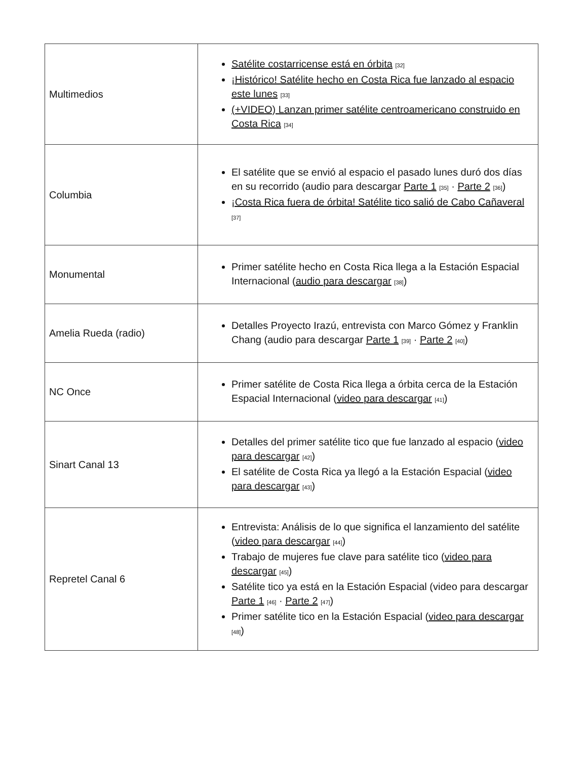| Multimedios | Satélite costarricense está en órbita [32] ¡Histórico! Satélite hecho en Costa Rica fue lanzado al espacio este lunes [33] (+VIDEO) Lanzan primer satélite centroamericano construido en Costa Rica [34] |
| Columbia | El satélite que se envió al espacio el pasado lunes duró dos días en su recorrido (audio para descargar Parte 1 [35] · Parte 2 [36] ) ¡Costa Rica fuera de órbita! Satélite tico salió de Cabo Cañaveral [37] |
| Monumental | Primer satélite hecho en Costa Rica llega a la Estación Espacial Internacional ( audio para descargar [38] ) |
| Amelia Rueda (radio) | Detalles Proyecto Irazú, entrevista con Marco Gómez y Franklin Chang (audio para descargar Parte 1 [39] · Parte 2 [40] ) |
| NC Once | Primer satélite de Costa Rica llega a órbita cerca de la Estación Espacial Internacional ( video para descargar [41] ) |
| Sinart Canal 13 | Detalles del primer satélite tico que fue lanzado al espacio ( video para descargar [42] ) El satélite de Costa Rica ya llegó a la Estación Espacial ( video para descargar [43] ) |
| Repretel Canal 6 | Entrevista: Análisis de lo que significa el lanzamiento del satélite ( video para descargar [44] ) Trabajo de mujeres fue clave para satélite tico ( video para descargar [45] ) Satélite tico ya está en la Estación Espacial (video para descargar Parte 1 [46] · Parte 2 [47] ) Primer satélite tico en la Estación Espacial ( video para descargar [48] ) |